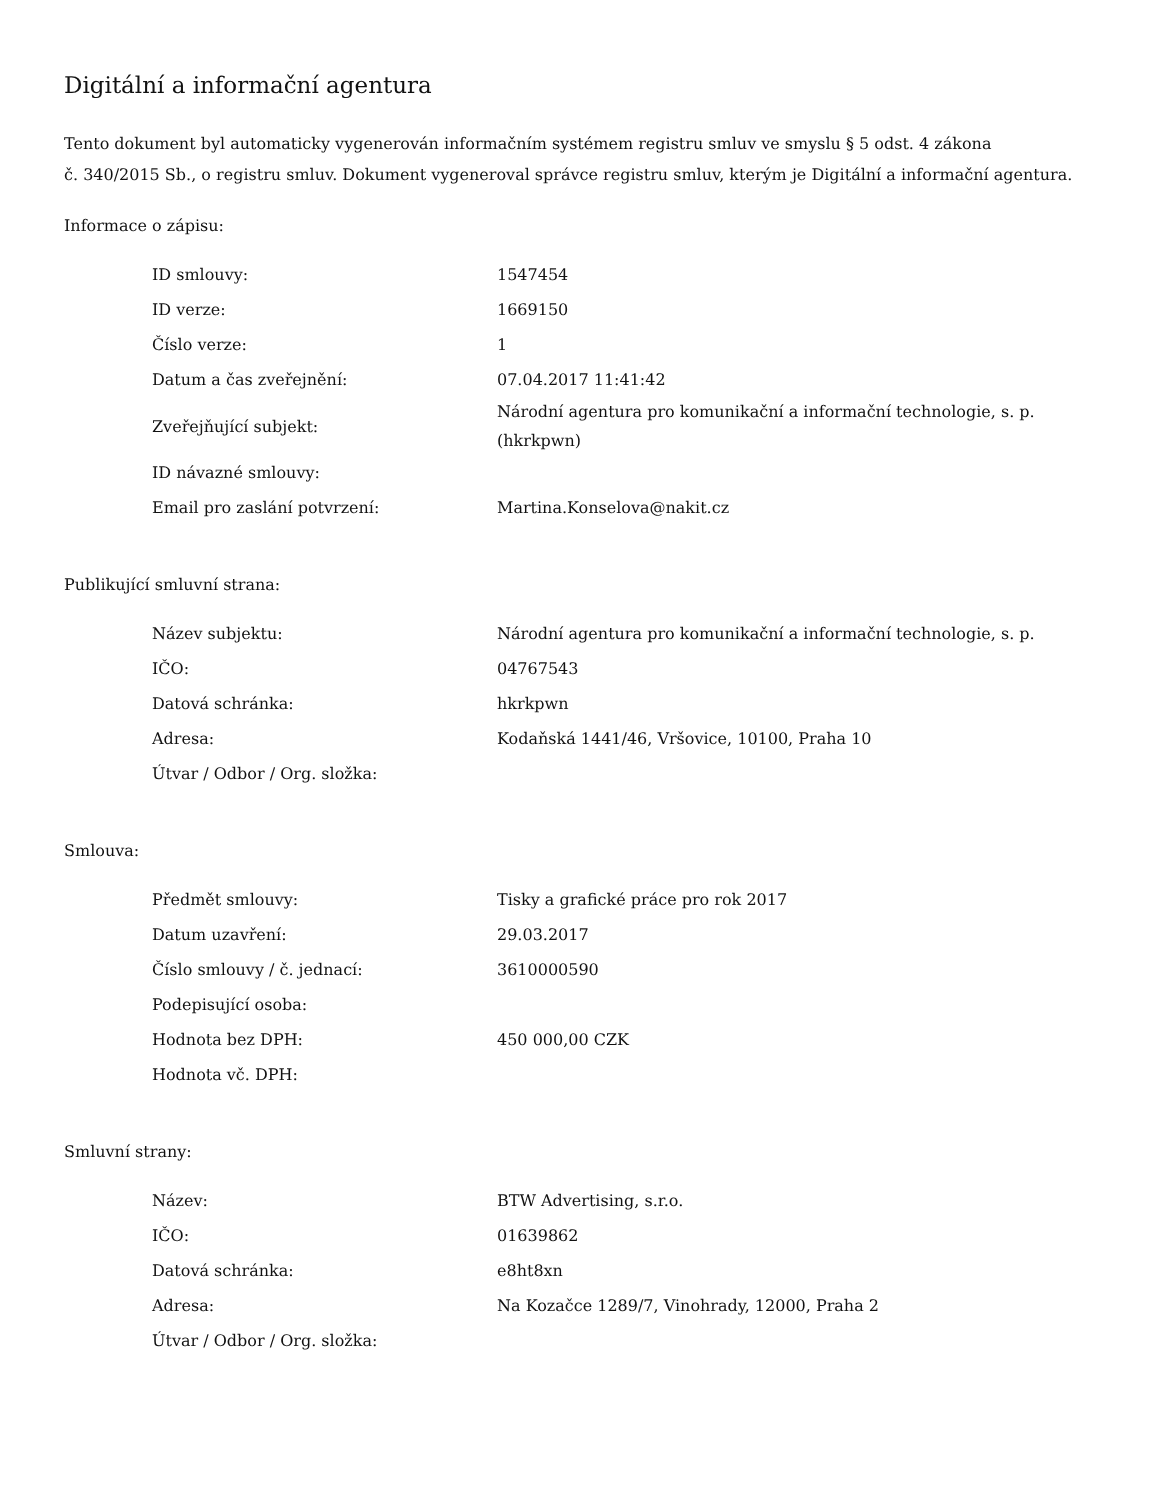Digitální a informační agentura
Tento dokument byl automaticky vygenerován informačním systémem registru smluv ve smyslu § 5 odst. 4 zákona
č. 340/2015 Sb., o registru smluv. Dokument vygeneroval správce registru smluv, kterým je Digitální a informační agentura.
Informace o zápisu:
| ID smlouvy: | 1547454 |
| ID verze: | 1669150 |
| Číslo verze: | 1 |
| Datum a čas zveřejnění: | 07.04.2017 11:41:42 |
| Zveřejňující subjekt: | Národní agentura pro komunikační a informační technologie, s. p. (hkrkpwn) |
| ID návazné smlouvy: | |
| Email pro zaslání potvrzení: | Martina.Konselova@nakit.cz |
Publikující smluvní strana:
| Název subjektu: | Národní agentura pro komunikační a informační technologie, s. p. |
| IČO: | 04767543 |
| Datová schránka: | hkrkpwn |
| Adresa: | Kodaňská 1441/46, Vršovice, 10100, Praha 10 |
| Útvar / Odbor / Org. složka: | |
Smlouva:
| Předmět smlouvy: | Tisky a grafické práce pro rok 2017 |
| Datum uzavření: | 29.03.2017 |
| Číslo smlouvy / č. jednací: | 3610000590 |
| Podepisující osoba: | |
| Hodnota bez DPH: | 450 000,00 CZK |
| Hodnota vč. DPH: | |
Smluvní strany:
| Název: | BTW Advertising, s.r.o. |
| IČO: | 01639862 |
| Datová schránka: | e8ht8xn |
| Adresa: | Na Kozačce 1289/7, Vinohrady, 12000, Praha 2 |
| Útvar / Odbor / Org. složka: | |